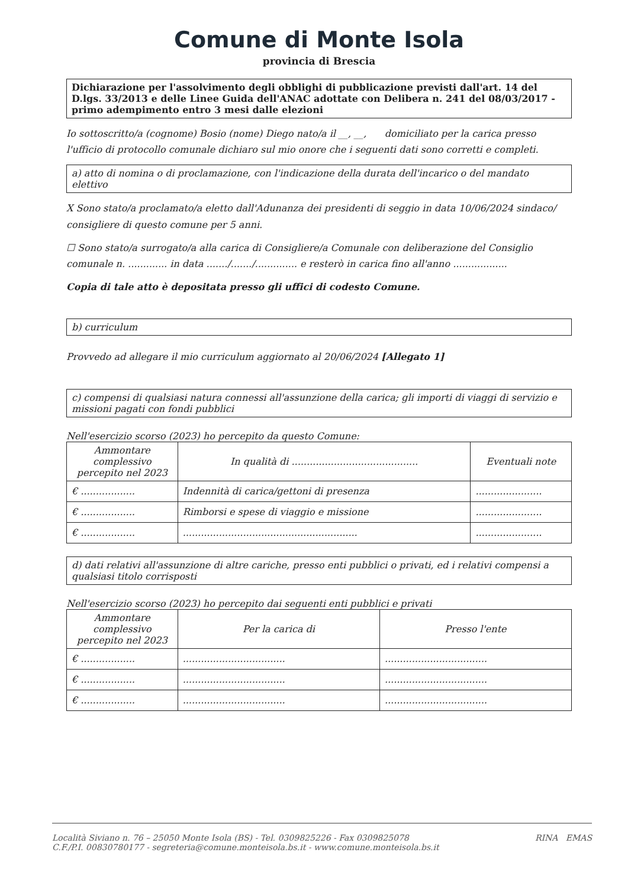Comune di Monte Isola
provincia di Brescia
Dichiarazione per l'assolvimento degli obblighi di pubblicazione previsti dall'art. 14 del D.lgs. 33/2013 e delle Linee Guida dell'ANAC adottate con Delibera n. 241 del 08/03/2017 - primo adempimento entro 3 mesi dalle elezioni
Io sottoscritto/a (cognome) Bosio (nome) Diego nato/a il __, __, domiciliato per la carica presso l'ufficio di protocollo comunale dichiaro sul mio onore che i seguenti dati sono corretti e completi.
a) atto di nomina o di proclamazione, con l'indicazione della durata dell'incarico o del mandato elettivo
X Sono stato/a proclamato/a eletto dall'Adunanza dei presidenti di seggio in data 10/06/2024 sindaco/ consigliere di questo comune per 5 anni.
☐ Sono stato/a surrogato/a alla carica di Consigliere/a Comunale con deliberazione del Consiglio comunale n. ............. in data ......./......./.............. e resterò in carica fino all'anno ..................
Copia di tale atto è depositata presso gli uffici di codesto Comune.
b) curriculum
Provvedo ad allegare il mio curriculum aggiornato al 20/06/2024 [Allegato 1]
c) compensi di qualsiasi natura connessi all'assunzione della carica; gli importi di viaggi di servizio e missioni pagati con fondi pubblici
Nell'esercizio scorso (2023) ho percepito da questo Comune:
| Ammontare complessivo percepito nel 2023 | In qualità di .......................................... | Eventuali note |
| --- | --- | --- |
| € .................. | Indennità di carica/gettoni di presenza | ...................... |
| € .................. | Rimborsi e spese di viaggio e missione | ...................... |
| € .................. | .......................................................... | ...................... |
d) dati relativi all'assunzione di altre cariche, presso enti pubblici o privati, ed i relativi compensi a qualsiasi titolo corrisposti
Nell'esercizio scorso (2023) ho percepito dai seguenti enti pubblici e privati
| Ammontare complessivo percepito nel 2023 | Per la carica di | Presso l'ente |
| --- | --- | --- |
| € .................. | .................................. | .................................. |
| € .................. | .................................. | .................................. |
| € .................. | .................................. | .................................. |
Località Siviano n. 76 – 25050 Monte Isola (BS) - Tel. 0309825226 - Fax 0309825078
C.F./P.I. 00830780177 - segreteria@comune.monteisola.bs.it - www.comune.monteisola.bs.it
RINA EMAS